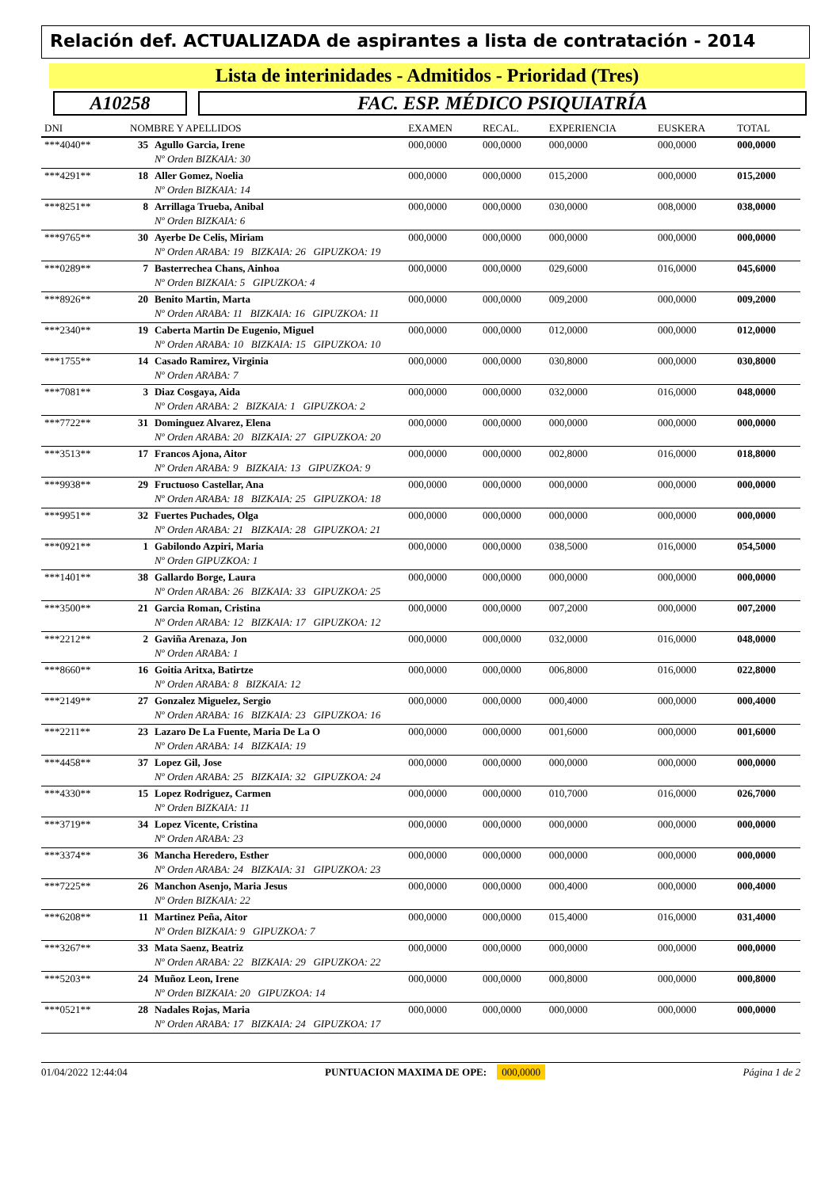Relación def. ACTUALIZADA de aspirantes a lista de contratación - 2014
Lista de interinidades - Admitidos - Prioridad (Tres)
A10258 FAC. ESP. MÉDICO PSIQUIATRÍA
| DNI | NOMBRE Y APELLIDOS | | EXAMEN | RECAL. | EXPERIENCIA | EUSKERA | TOTAL |
| --- | --- | --- | --- | --- | --- | --- | --- |
| ***4040** | 35 | Agullo Garcia, Irene | 000,0000 | 000,0000 | 000,0000 | 000,0000 | 000,0000 |
| | | Nº Orden BIZKAIA: 30 | | | | | |
| ***4291** | 18 | Aller Gomez, Noelia | 000,0000 | 000,0000 | 015,2000 | 000,0000 | 015,2000 |
| | | Nº Orden BIZKAIA: 14 | | | | | |
| ***8251** | 8 | Arrillaga Trueba, Anibal | 000,0000 | 000,0000 | 030,0000 | 008,0000 | 038,0000 |
| | | Nº Orden BIZKAIA: 6 | | | | | |
| ***9765** | 30 | Ayerbe De Celis, Miriam | 000,0000 | 000,0000 | 000,0000 | 000,0000 | 000,0000 |
| | | Nº Orden ARABA: 19 BIZKAIA: 26 GIPUZKOA: 19 | | | | | |
| ***0289** | 7 | Basterrechea Chans, Ainhoa | 000,0000 | 000,0000 | 029,6000 | 016,0000 | 045,6000 |
| | | Nº Orden BIZKAIA: 5 GIPUZKOA: 4 | | | | | |
| ***8926** | 20 | Benito Martin, Marta | 000,0000 | 000,0000 | 009,2000 | 000,0000 | 009,2000 |
| | | Nº Orden ARABA: 11 BIZKAIA: 16 GIPUZKOA: 11 | | | | | |
| ***2340** | 19 | Caberta Martin De Eugenio, Miguel | 000,0000 | 000,0000 | 012,0000 | 000,0000 | 012,0000 |
| | | Nº Orden ARABA: 10 BIZKAIA: 15 GIPUZKOA: 10 | | | | | |
| ***1755** | 14 | Casado Ramirez, Virginia | 000,0000 | 000,0000 | 030,8000 | 000,0000 | 030,8000 |
| | | Nº Orden ARABA: 7 | | | | | |
| ***7081** | 3 | Diaz Cosgaya, Aida | 000,0000 | 000,0000 | 032,0000 | 016,0000 | 048,0000 |
| | | Nº Orden ARABA: 2 BIZKAIA: 1 GIPUZKOA: 2 | | | | | |
| ***7722** | 31 | Dominguez Alvarez, Elena | 000,0000 | 000,0000 | 000,0000 | 000,0000 | 000,0000 |
| | | Nº Orden ARABA: 20 BIZKAIA: 27 GIPUZKOA: 20 | | | | | |
| ***3513** | 17 | Francos Ajona, Aitor | 000,0000 | 000,0000 | 002,8000 | 016,0000 | 018,8000 |
| | | Nº Orden ARABA: 9 BIZKAIA: 13 GIPUZKOA: 9 | | | | | |
| ***9938** | 29 | Fructuoso Castellar, Ana | 000,0000 | 000,0000 | 000,0000 | 000,0000 | 000,0000 |
| | | Nº Orden ARABA: 18 BIZKAIA: 25 GIPUZKOA: 18 | | | | | |
| ***9951** | 32 | Fuertes Puchades, Olga | 000,0000 | 000,0000 | 000,0000 | 000,0000 | 000,0000 |
| | | Nº Orden ARABA: 21 BIZKAIA: 28 GIPUZKOA: 21 | | | | | |
| ***0921** | 1 | Gabilondo Azpiri, Maria | 000,0000 | 000,0000 | 038,5000 | 016,0000 | 054,5000 |
| | | Nº Orden GIPUZKOA: 1 | | | | | |
| ***1401** | 38 | Gallardo Borge, Laura | 000,0000 | 000,0000 | 000,0000 | 000,0000 | 000,0000 |
| | | Nº Orden ARABA: 26 BIZKAIA: 33 GIPUZKOA: 25 | | | | | |
| ***3500** | 21 | Garcia Roman, Cristina | 000,0000 | 000,0000 | 007,2000 | 000,0000 | 007,2000 |
| | | Nº Orden ARABA: 12 BIZKAIA: 17 GIPUZKOA: 12 | | | | | |
| ***2212** | 2 | Gaviña Arenaza, Jon | 000,0000 | 000,0000 | 032,0000 | 016,0000 | 048,0000 |
| | | Nº Orden ARABA: 1 | | | | | |
| ***8660** | 16 | Goitia Aritxa, Batirtze | 000,0000 | 000,0000 | 006,8000 | 016,0000 | 022,8000 |
| | | Nº Orden ARABA: 8 BIZKAIA: 12 | | | | | |
| ***2149** | 27 | Gonzalez Miguelez, Sergio | 000,0000 | 000,0000 | 000,4000 | 000,0000 | 000,4000 |
| | | Nº Orden ARABA: 16 BIZKAIA: 23 GIPUZKOA: 16 | | | | | |
| ***2211** | 23 | Lazaro De La Fuente, Maria De La O | 000,0000 | 000,0000 | 001,6000 | 000,0000 | 001,6000 |
| | | Nº Orden ARABA: 14 BIZKAIA: 19 | | | | | |
| ***4458** | 37 | Lopez Gil, Jose | 000,0000 | 000,0000 | 000,0000 | 000,0000 | 000,0000 |
| | | Nº Orden ARABA: 25 BIZKAIA: 32 GIPUZKOA: 24 | | | | | |
| ***4330** | 15 | Lopez Rodriguez, Carmen | 000,0000 | 000,0000 | 010,7000 | 016,0000 | 026,7000 |
| | | Nº Orden BIZKAIA: 11 | | | | | |
| ***3719** | 34 | Lopez Vicente, Cristina | 000,0000 | 000,0000 | 000,0000 | 000,0000 | 000,0000 |
| | | Nº Orden ARABA: 23 | | | | | |
| ***3374** | 36 | Mancha Heredero, Esther | 000,0000 | 000,0000 | 000,0000 | 000,0000 | 000,0000 |
| | | Nº Orden ARABA: 24 BIZKAIA: 31 GIPUZKOA: 23 | | | | | |
| ***7225** | 26 | Manchon Asenjo, Maria Jesus | 000,0000 | 000,0000 | 000,4000 | 000,0000 | 000,4000 |
| | | Nº Orden BIZKAIA: 22 | | | | | |
| ***6208** | 11 | Martinez Peña, Aitor | 000,0000 | 000,0000 | 015,4000 | 016,0000 | 031,4000 |
| | | Nº Orden BIZKAIA: 9 GIPUZKOA: 7 | | | | | |
| ***3267** | 33 | Mata Saenz, Beatriz | 000,0000 | 000,0000 | 000,0000 | 000,0000 | 000,0000 |
| | | Nº Orden ARABA: 22 BIZKAIA: 29 GIPUZKOA: 22 | | | | | |
| ***5203** | 24 | Muñoz Leon, Irene | 000,0000 | 000,0000 | 000,8000 | 000,0000 | 000,8000 |
| | | Nº Orden BIZKAIA: 20 GIPUZKOA: 14 | | | | | |
| ***0521** | 28 | Nadales Rojas, Maria | 000,0000 | 000,0000 | 000,0000 | 000,0000 | 000,0000 |
| | | Nº Orden ARABA: 17 BIZKAIA: 24 GIPUZKOA: 17 | | | | | |
01/04/2022 12:44:04 PUNTUACION MAXIMA DE OPE: 000,0000 Página 1 de 2